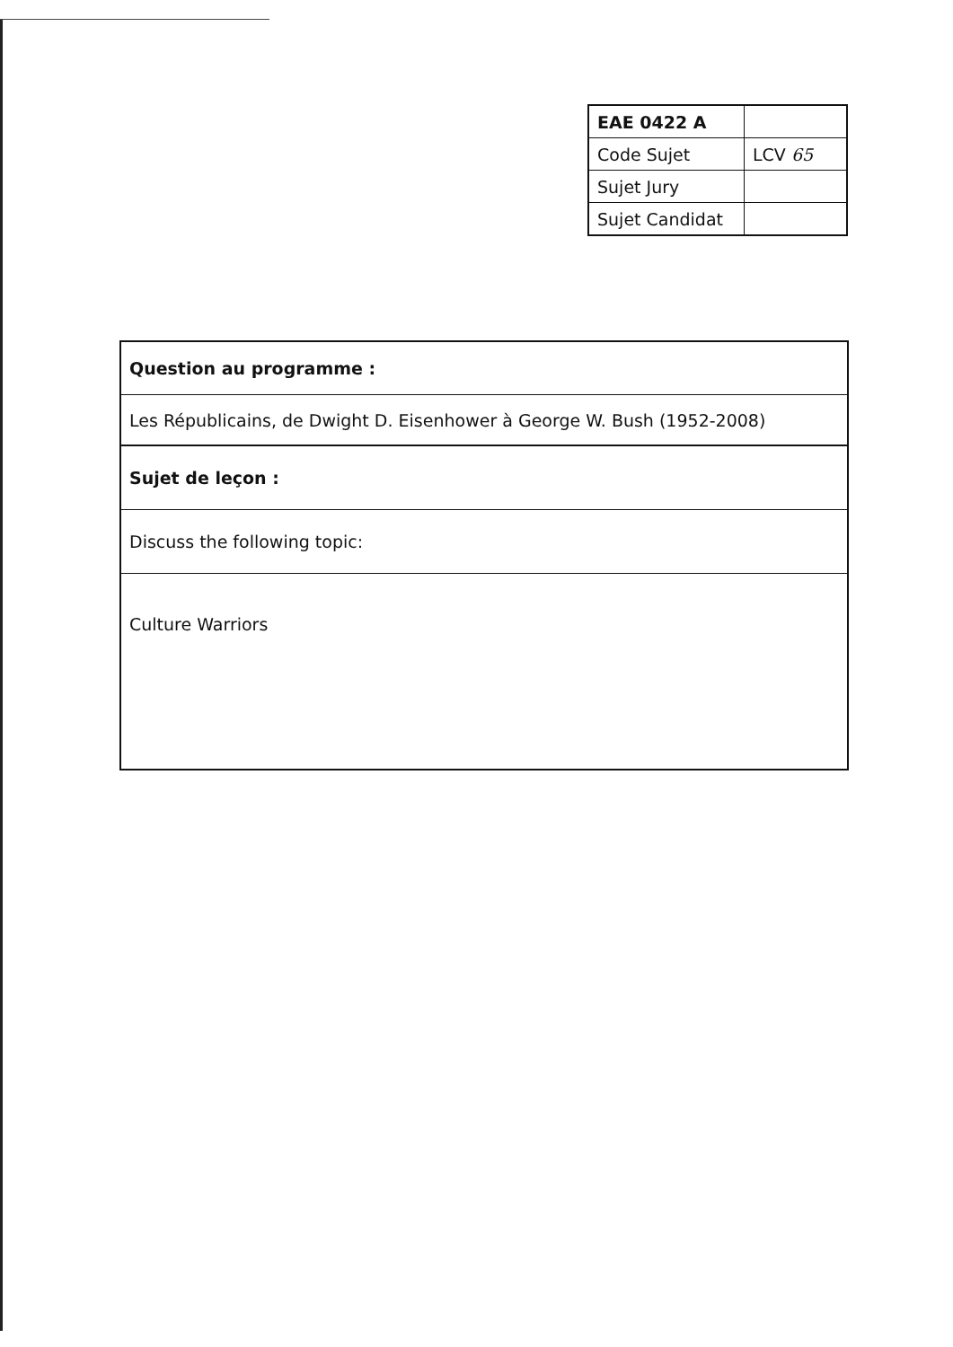| EAE 0422 A | |
| Code Sujet | LCV 65 |
| Sujet Jury | |
| Sujet Candidat | |
| Question au programme : |
| Les Républicains, de Dwight D. Eisenhower à George W. Bush (1952-2008) |
| Sujet de leçon : |
| Discuss the following topic: |
| Culture Warriors |